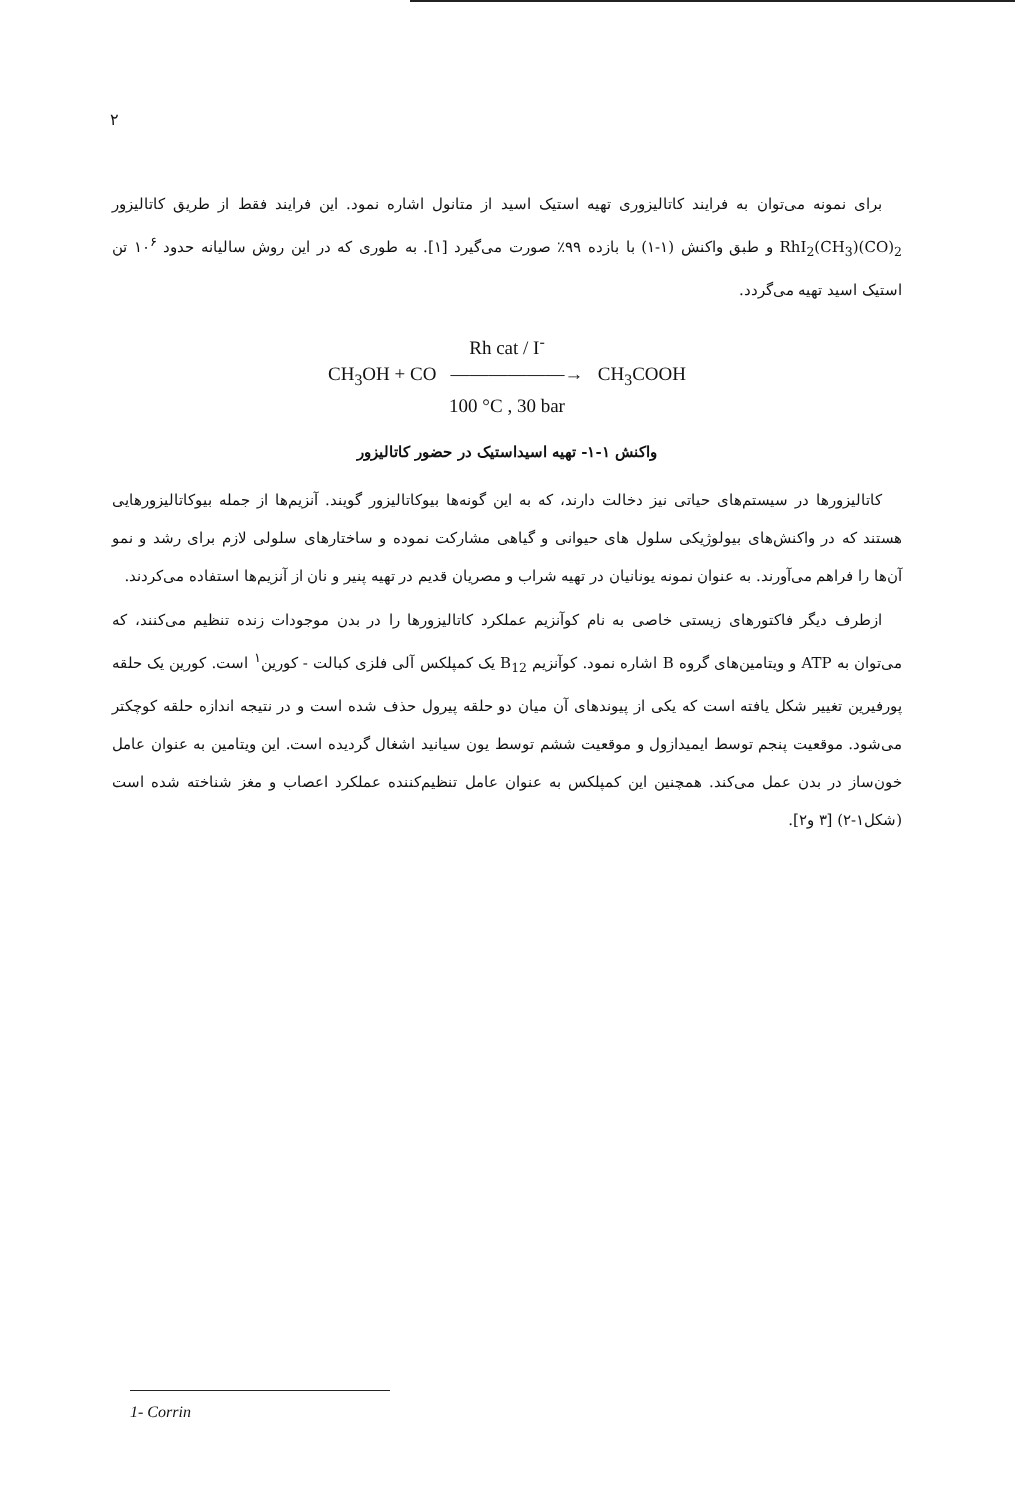۲
برای نمونه می‌توان به فرایند کاتالیزوری تهیه استیک اسید از متانول اشاره نمود. این فرایند فقط از طریق کاتالیزور RhI<sub>2</sub>(CH<sub>3</sub>)(CO)<sub>2</sub> و طبق واکنش (۱-۱) با بازده ۹۹٪ صورت می‌گیرد [۱]. به طوری که در این روش سالیانه حدود ۱۰<sup>۶</sup> تن استیک اسید تهیه می‌گردد.
Rh cat / I<sup>-</sup>
CH<sub>3</sub>OH + CO ——————→ CH<sub>3</sub>COOH
100 °C , 30 bar
واکنش ۱-۱- تهیه اسیداستیک در حضور کاتالیزور
کاتالیزورها در سیستم‌های حیاتی نیز دخالت دارند، که به این گونه‌ها بیوکاتالیزور گویند. آنزیم‌ها از جمله بیوکاتالیزورهایی هستند که در واکنش‌های بیولوژیکی سلول های حیوانی و گیاهی مشارکت نموده و ساختارهای سلولی لازم برای رشد و نمو آن‌ها را فراهم می‌آورند. به عنوان نمونه یونانیان در تهیه شراب و مصریان قدیم در تهیه پنیر و نان از آنزیم‌ها استفاده می‌کردند.
ازطرف دیگر فاکتورهای زیستی خاصی به نام کوآنزیم عملکرد کاتالیزورها را در بدن موجودات زنده تنظیم می‌کنند، که می‌توان به ATP و ویتامین‌های گروه B اشاره نمود. کوآنزیم B<sub>12</sub> یک کمپلکس آلی فلزی کبالت - کورین<sup>۱</sup> است. کورین یک حلقه پورفیرین تغییر شکل یافته است که یکی از پیوندهای آن میان دو حلقه پیرول حذف شده است و در نتیجه اندازه حلقه کوچکتر می‌شود. موقعیت پنجم توسط ایمیدازول و موقعیت ششم توسط یون سیانید اشغال گردیده است. این ویتامین به عنوان عامل خون‌ساز در بدن عمل می‌کند. همچنین این کمپلکس به عنوان عامل تنظیم‌کننده عملکرد اعصاب و مغز شناخته شده است (شکل۱-۲) [۳ و۲].
1- Corrin